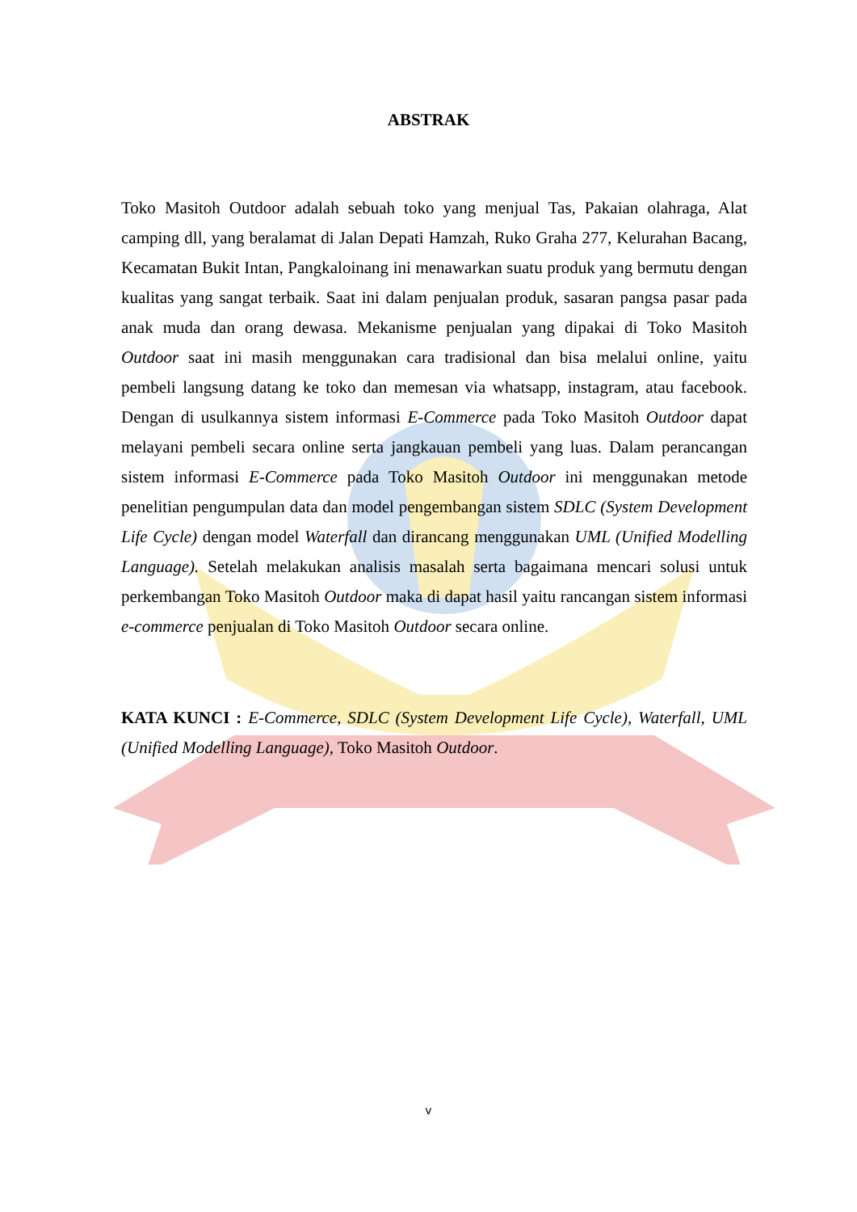ABSTRAK
Toko Masitoh Outdoor adalah sebuah toko yang menjual Tas, Pakaian olahraga, Alat camping dll, yang beralamat di Jalan Depati Hamzah, Ruko Graha 277, Kelurahan Bacang, Kecamatan Bukit Intan, Pangkaloinang ini menawarkan suatu produk yang bermutu dengan kualitas yang sangat terbaik. Saat ini dalam penjualan produk, sasaran pangsa pasar pada anak muda dan orang dewasa. Mekanisme penjualan yang dipakai di Toko Masitoh Outdoor saat ini masih menggunakan cara tradisional dan bisa melalui online, yaitu pembeli langsung datang ke toko dan memesan via whatsapp, instagram, atau facebook. Dengan di usulkannya sistem informasi E-Commerce pada Toko Masitoh Outdoor dapat melayani pembeli secara online serta jangkauan pembeli yang luas. Dalam perancangan sistem informasi E-Commerce pada Toko Masitoh Outdoor ini menggunakan metode penelitian pengumpulan data dan model pengembangan sistem SDLC (System Development Life Cycle) dengan model Waterfall dan dirancang menggunakan UML (Unified Modelling Language). Setelah melakukan analisis masalah serta bagaimana mencari solusi untuk perkembangan Toko Masitoh Outdoor maka di dapat hasil yaitu rancangan sistem informasi e-commerce penjualan di Toko Masitoh Outdoor secara online.
KATA KUNCI : E-Commerce, SDLC (System Development Life Cycle), Waterfall, UML (Unified Modelling Language), Toko Masitoh Outdoor.
v